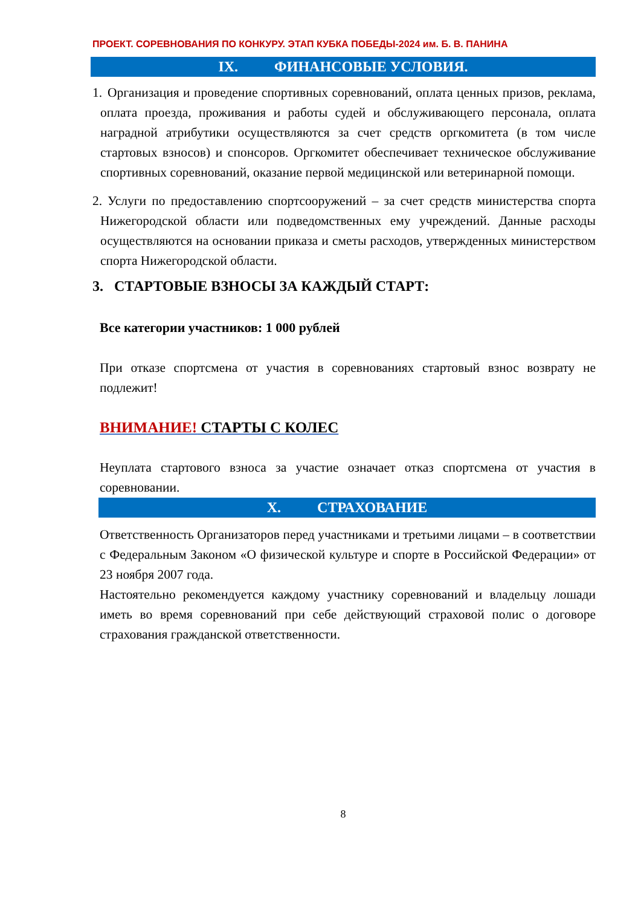ПРОЕКТ. СОРЕВНОВАНИЯ ПО КОНКУРУ. ЭТАП КУБКА ПОБЕДЫ-2024 им. Б. В. ПАНИНА
IX. ФИНАНСОВЫЕ УСЛОВИЯ.
1.
Организация и проведение спортивных соревнований, оплата ценных призов, реклама, оплата проезда, проживания и работы судей и обслуживающего персонала, оплата наградной атрибутики осуществляются за счет средств оргкомитета (в том числе стартовых взносов) и спонсоров. Оргкомитет обеспечивает техническое обслуживание спортивных соревнований, оказание первой медицинской или ветеринарной помощи.
2.
Услуги по предоставлению спортсооружений – за счет средств министерства спорта Нижегородской области или подведомственных ему учреждений. Данные расходы осуществляются на основании приказа и сметы расходов, утвержденных министерством спорта Нижегородской области.
3. СТАРТОВЫЕ ВЗНОСЫ ЗА КАЖДЫЙ СТАРТ:
Все категории участников: 1 000 рублей
При отказе спортсмена от участия в соревнованиях стартовый взнос возврату не подлежит!
ВНИМАНИЕ! СТАРТЫ С КОЛЕС
Неуплата стартового взноса за участие означает отказ спортсмена от участия в соревновании.
X. СТРАХОВАНИЕ
Ответственность Организаторов перед участниками и третьими лицами – в соответствии с Федеральным Законом «О физической культуре и спорте в Российской Федерации» от 23 ноября 2007 года.
Настоятельно рекомендуется каждому участнику соревнований и владельцу лошади иметь во время соревнований при себе действующий страховой полис о договоре страхования гражданской ответственности.
8